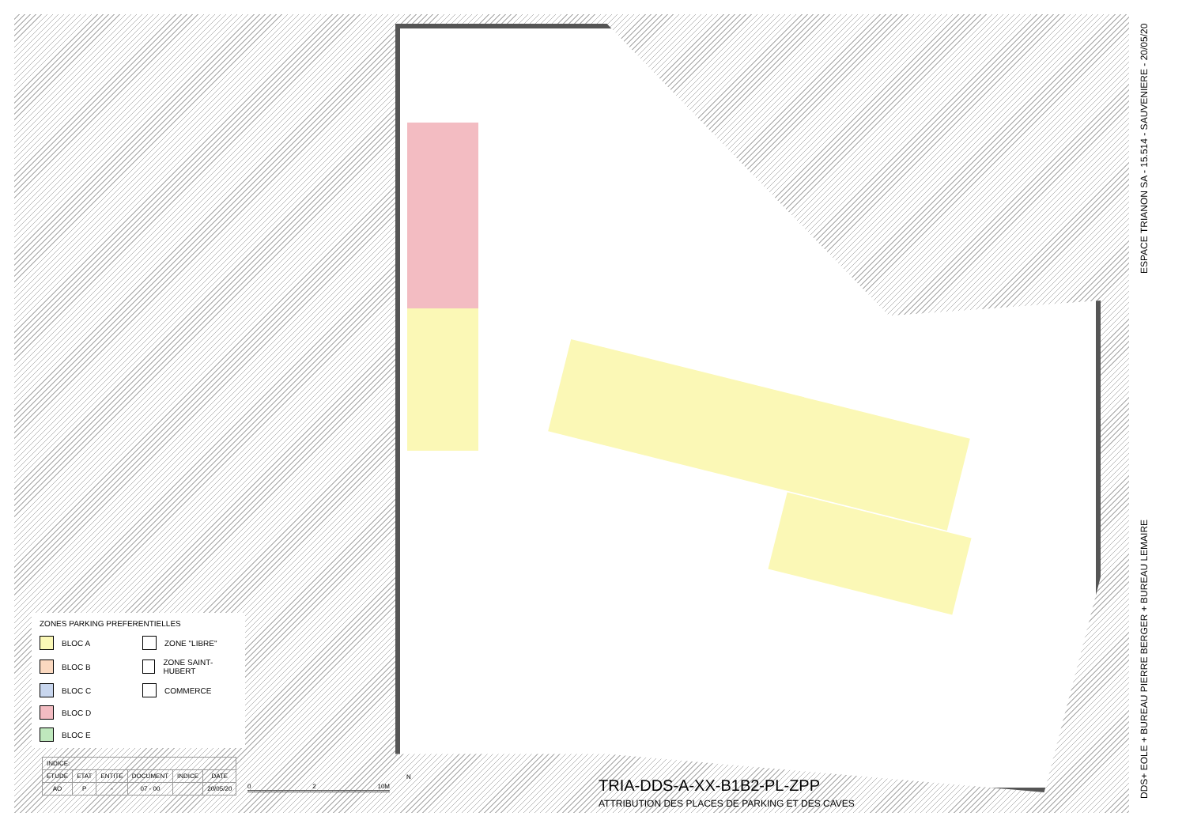ZONES PARKING PREFERENTIELLES
BLOC A
ZONE "LIBRE"
BLOC B
ZONE SAINT-HUBERT
BLOC C
COMMERCE
BLOC D
BLOC E
| INDICE: | | | | | |
| --- | --- | --- | --- | --- | --- |
| ETUDE | ETAT | ENTITE | DOCUMENT | INDICE | DATE |
| AO | P | - | 07 - 00 | | 20/05/20 |
0 2 10M
N
TRIA-DDS-A-XX-B1B2-PL-ZPP
ATTRIBUTION DES PLACES DE PARKING ET DES CAVES
DDS+ EOLE + BUREAU PIERRE BERGER + BUREAU LEMAIRE ESPACE TRIANON SA - 15.514 - SAUVENIERE - 20/05/20